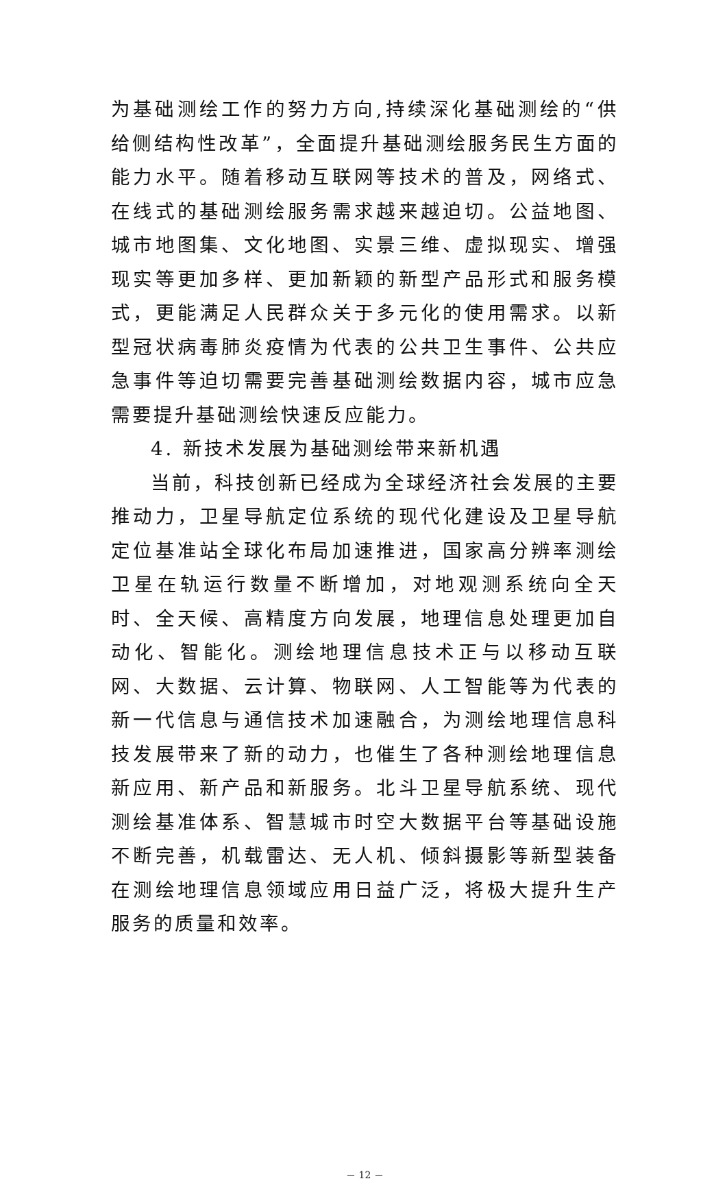为基础测绘工作的努力方向,持续深化基础测绘的“供给侧结构性改革”，全面提升基础测绘服务民生方面的能力水平。随着移动互联网等技术的普及，网络式、在线式的基础测绘服务需求越来越迫切。公益地图、城市地图集、文化地图、实景三维、虚拟现实、增强现实等更加多样、更加新颖的新型产品形式和服务模式，更能满足人民群众关于多元化的使用需求。以新型冠状病毒肺炎疫情为代表的公共卫生事件、公共应急事件等迫切需要完善基础测绘数据内容，城市应急需要提升基础测绘快速反应能力。
4. 新技术发展为基础测绘带来新机遇
当前，科技创新已经成为全球经济社会发展的主要推动力，卫星导航定位系统的现代化建设及卫星导航定位基准站全球化布局加速推进，国家高分辨率测绘卫星在轨运行数量不断增加，对地观测系统向全天时、全天候、高精度方向发展，地理信息处理更加自动化、智能化。测绘地理信息技术正与以移动互联网、大数据、云计算、物联网、人工智能等为代表的新一代信息与通信技术加速融合，为测绘地理信息科技发展带来了新的动力，也催生了各种测绘地理信息新应用、新产品和新服务。北斗卫星导航系统、现代测绘基准体系、智慧城市时空大数据平台等基础设施不断完善，机载雷达、无人机、倾斜摄影等新型装备在测绘地理信息领域应用日益广泛，将极大提升生产服务的质量和效率。
－ 12 －